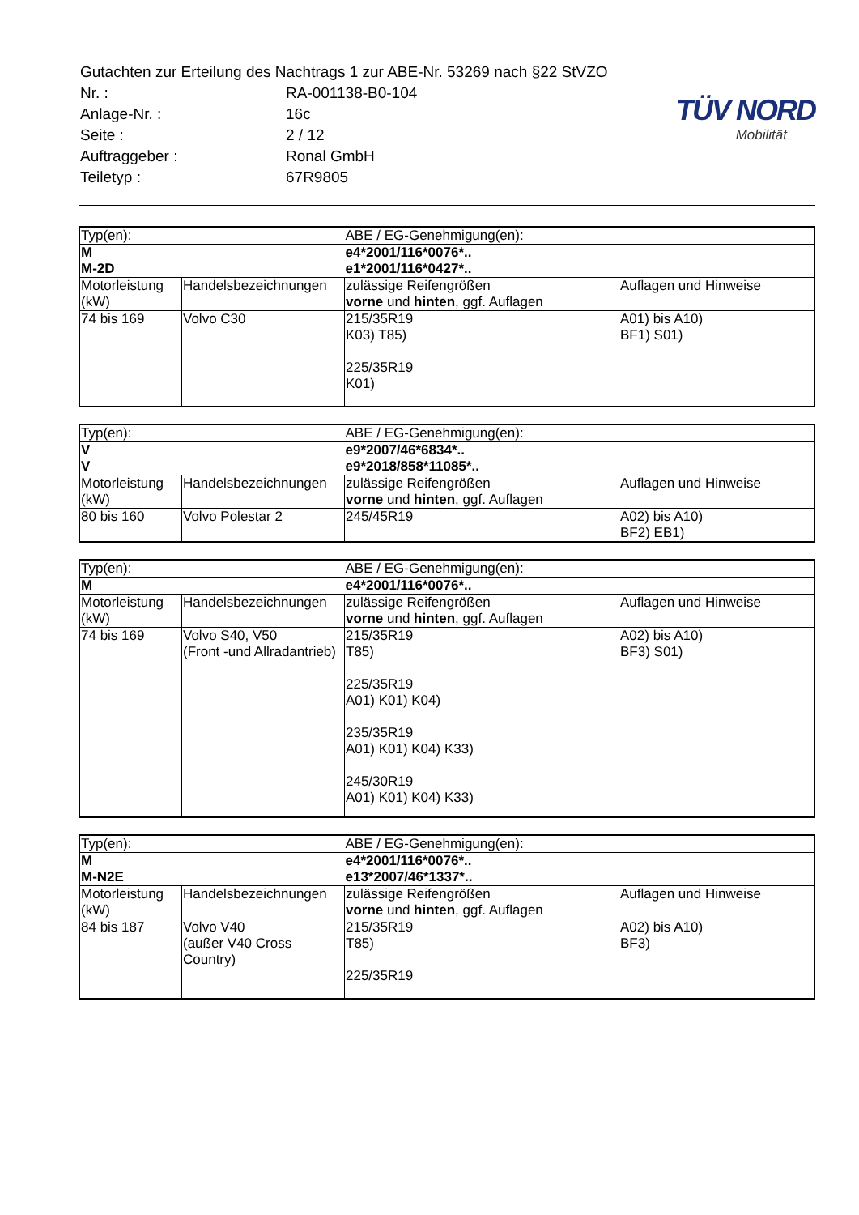| Gutachten zur Erteilung des Nachtrags 1 zur ABE-Nr. 53269 nach §22 StVZO | |
| Nr. : | RA-001138-B0-104 |
| Anlage-Nr. : | 16c |
| Seite : | 2 / 12 |
| Auftraggeber : | Ronal GmbH |
| Teiletyp : | 67R9805 |
TÜV NORD
Mobilität
| Typ(en): | | ABE / EG-Genehmigung(en): | |
| M M-2D | | e4*2001/116*0076*.. e1*2001/116*0427*.. | |
| Motorleistung (kW) | Handelsbezeichnungen | zulässige Reifengrößen vorne und hinten , ggf. Auflagen | Auflagen und Hinweise |
| 74 bis 169 | Volvo C30 | 215/35R19 K03) T85) 225/35R19 K01) | A01) bis A10) BF1) S01) |
| Typ(en): | | ABE / EG-Genehmigung(en): | |
| V V | | e9*2007/46*6834*.. e9*2018/858*11085*.. | |
| Motorleistung (kW) | Handelsbezeichnungen | zulässige Reifengrößen vorne und hinten , ggf. Auflagen | Auflagen und Hinweise |
| 80 bis 160 | Volvo Polestar 2 | 245/45R19 | A02) bis A10) BF2) EB1) |
| Typ(en): | | ABE / EG-Genehmigung(en): | |
| M | | e4*2001/116*0076*.. | |
| Motorleistung (kW) | Handelsbezeichnungen | zulässige Reifengrößen vorne und hinten , ggf. Auflagen | Auflagen und Hinweise |
| 74 bis 169 | Volvo S40, V50 (Front -und Allradantrieb) | 215/35R19 T85) 225/35R19 A01) K01) K04) 235/35R19 A01) K01) K04) K33) 245/30R19 A01) K01) K04) K33) | A02) bis A10) BF3) S01) |
| Typ(en): | | ABE / EG-Genehmigung(en): | |
| M M-N2E | | e4*2001/116*0076*.. e13*2007/46*1337*.. | |
| Motorleistung (kW) | Handelsbezeichnungen | zulässige Reifengrößen vorne und hinten , ggf. Auflagen | Auflagen und Hinweise |
| 84 bis 187 | Volvo V40 (außer V40 Cross Country) | 215/35R19 T85) 225/35R19 | A02) bis A10) BF3) |